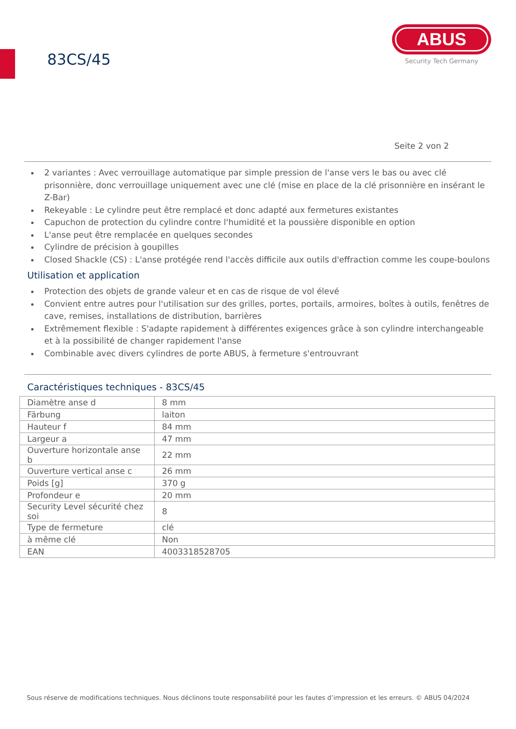83CS/45
ABUS
Security Tech Germany
Seite 2 von 2
2 variantes : Avec verrouillage automatique par simple pression de l'anse vers le bas ou avec clé prisonnière, donc verrouillage uniquement avec une clé (mise en place de la clé prisonnière en insérant le Z-Bar)
Rekeyable : Le cylindre peut être remplacé et donc adapté aux fermetures existantes
Capuchon de protection du cylindre contre l'humidité et la poussière disponible en option
L'anse peut être remplacée en quelques secondes
Cylindre de précision à goupilles
Closed Shackle (CS) : L'anse protégée rend l'accès difficile aux outils d'effraction comme les coupe-boulons
Utilisation et application
Protection des objets de grande valeur et en cas de risque de vol élevé
Convient entre autres pour l'utilisation sur des grilles, portes, portails, armoires, boîtes à outils, fenêtres de cave, remises, installations de distribution, barrières
Extrêmement flexible : S'adapte rapidement à différentes exigences grâce à son cylindre interchangeable et à la possibilité de changer rapidement l'anse
Combinable avec divers cylindres de porte ABUS, à fermeture s'entrouvrant
Caractéristiques techniques - 83CS/45
| Diamètre anse d | 8 mm |
| Färbung | laiton |
| Hauteur f | 84 mm |
| Largeur a | 47 mm |
| Ouverture horizontale anse b | 22 mm |
| Ouverture vertical anse c | 26 mm |
| Poids [g] | 370 g |
| Profondeur e | 20 mm |
| Security Level sécurité chez soi | 8 |
| Type de fermeture | clé |
| à même clé | Non |
| EAN | 4003318528705 |
Sous réserve de modifications techniques. Nous déclinons toute responsabilité pour les fautes d’impression et les erreurs. © ABUS 04/2024